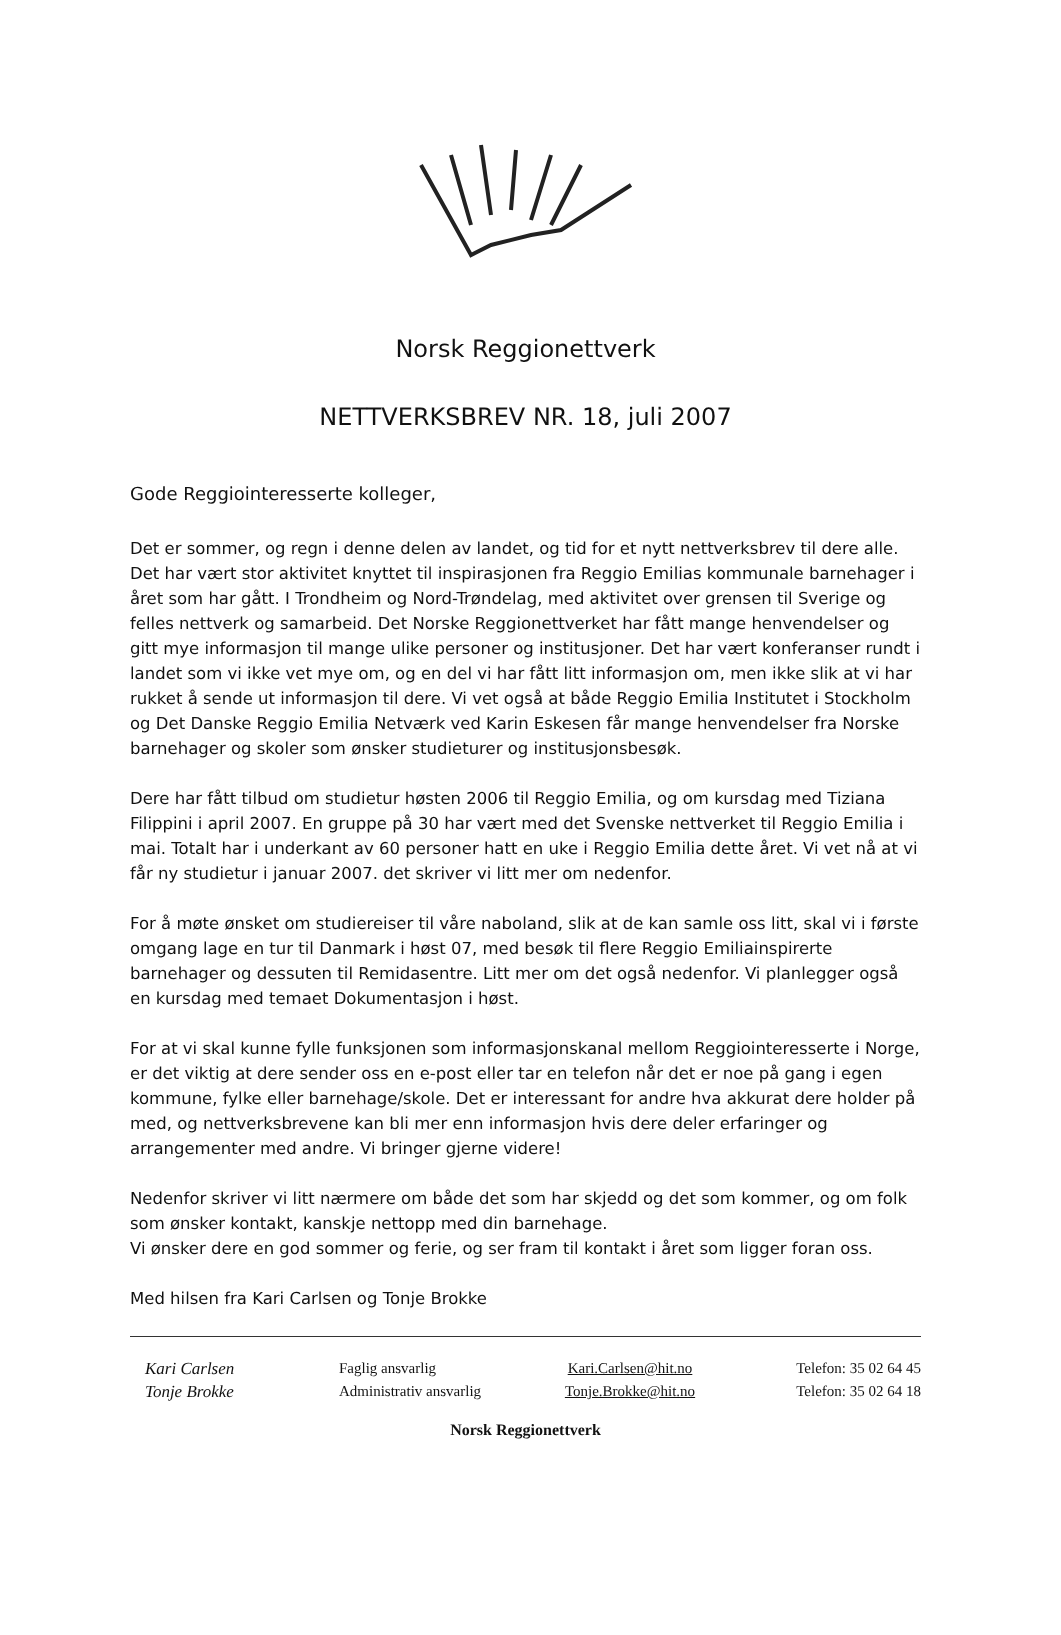Norsk Reggionettverk
NETTVERKSBREV NR. 18, juli 2007
Gode Reggiointeresserte kolleger,
Det er sommer, og regn i denne delen av landet, og tid for et nytt nettverksbrev til dere alle. Det har vært stor aktivitet knyttet til inspirasjonen fra Reggio Emilias kommunale barnehager i året som har gått. I Trondheim og Nord-Trøndelag, med aktivitet over grensen til Sverige og felles nettverk og samarbeid. Det Norske Reggionettverket har fått mange henvendelser og gitt mye informasjon til mange ulike personer og institusjoner. Det har vært konferanser rundt i landet som vi ikke vet mye om, og en del vi har fått litt informasjon om, men ikke slik at vi har rukket å sende ut informasjon til dere. Vi vet også at både Reggio Emilia Institutet i Stockholm og Det Danske Reggio Emilia Netværk ved Karin Eskesen får mange henvendelser fra Norske barnehager og skoler som ønsker studieturer og institusjonsbesøk.
Dere har fått tilbud om studietur høsten 2006 til Reggio Emilia, og om kursdag med Tiziana Filippini i april 2007. En gruppe på 30 har vært med det Svenske nettverket til Reggio Emilia i mai. Totalt har i underkant av 60 personer hatt en uke i Reggio Emilia dette året. Vi vet nå at vi får ny studietur i januar 2007. det skriver vi litt mer om nedenfor.
For å møte ønsket om studiereiser til våre naboland, slik at de kan samle oss litt, skal vi i første omgang lage en tur til Danmark i høst 07, med besøk til flere Reggio Emiliainspirerte barnehager og dessuten til Remidasentre. Litt mer om det også nedenfor. Vi planlegger også en kursdag med temaet Dokumentasjon i høst.
For at vi skal kunne fylle funksjonen som informasjonskanal mellom Reggiointeresserte i Norge, er det viktig at dere sender oss en e-post eller tar en telefon når det er noe på gang i egen kommune, fylke eller barnehage/skole. Det er interessant for andre hva akkurat dere holder på med, og nettverksbrevene kan bli mer enn informasjon hvis dere deler erfaringer og arrangementer med andre. Vi bringer gjerne videre!
Nedenfor skriver vi litt nærmere om både det som har skjedd og det som kommer, og om folk som ønsker kontakt, kanskje nettopp med din barnehage.
Vi ønsker dere en god sommer og ferie, og ser fram til kontakt i året som ligger foran oss.
Med hilsen fra Kari Carlsen og Tonje Brokke
Kari Carlsen
Tonje Brokke
Faglig ansvarlig
Administrativ ansvarlig
Kari.Carlsen@hit.no
Tonje.Brokke@hit.no
Telefon: 35 02 64 45
Telefon: 35 02 64 18
Norsk Reggionettverk